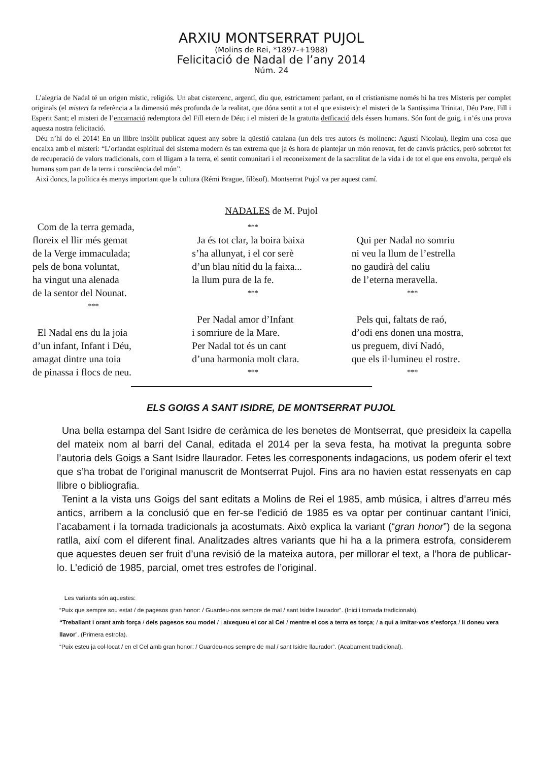ARXIU MONTSERRAT PUJOL
(Molins de Rei, *1897-+1988)
Felicitació de Nadal de l’any 2014
Núm. 24
L’alegria de Nadal té un origen místic, religiós. Un abat cistercenc, argentí, diu que, estrictament parlant, en el cristianisme només hi ha tres Misteris per complet originals (el misteri fa referència a la dimensió més profunda de la realitat, que dóna sentit a tot el que existeix): el misteri de la Santíssima Trinitat, Déu Pare, Fill i Esperit Sant; el misteri de l’encarnació redemptora del Fill etern de Déu; i el misteri de la gratuïta deïficació dels éssers humans. Són font de goig, i n’és una prova aquesta nostra felicitació.
Déu n’hi do el 2014! En un llibre insòlit publicat aquest any sobre la qüestió catalana (un dels tres autors és molinenc: Agustí Nicolau), llegim una cosa que encaixa amb el misteri: “L’orfandat espiritual del sistema modern és tan extrema que ja és hora de plantejar un món renovat, fet de canvis pràctics, però sobretot fet de recuperació de valors tradicionals, com el lligam a la terra, el sentit comunitari i el reconeixement de la sacralitat de la vida i de tot el que ens envolta, perquè els humans som part de la terra i consciència del món”.
Així doncs, la política és menys important que la cultura (Rémi Brague, filòsof). Montserrat Pujol va per aquest camí.
NADALES de M. Pujol
Com de la terra gemada,
floreix el llir més gemat
de la Verge immaculada;
pels de bona voluntat,
ha vingut una alenada
de la sentor del Nounat.
***
El Nadal ens du la joia
d’un infant, Infant i Déu,
amagat dintre una toia
de pinassa i flocs de neu.
***
Ja és tot clar, la boira baixa
s’ha allunyat, i el cor serè
d’un blau nítid du la faixa...
la llum pura de la fe.
***
Per Nadal amor d’Infant
i somriure de la Mare.
Per Nadal tot és un cant
d’una harmonia molt clara.
***
Qui per Nadal no somriu
ni veu la llum de l’estrella
no gaudirà del caliu
de l’eterna meravella.
***
Pels qui, faltats de raó,
d’odi ens donen una mostra,
us preguem, diví Nadó,
que els il·lumineu el rostre.
***
ELS GOIGS A SANT ISIDRE, DE MONTSERRAT PUJOL
Una bella estampa del Sant Isidre de ceràmica de les benetes de Montserrat, que presideix la capella del mateix nom al barri del Canal, editada el 2014 per la seva festa, ha motivat la pregunta sobre l’autoria dels Goigs a Sant Isidre llaurador. Fetes les corresponents indagacions, us podem oferir el text que s’ha trobat de l’original manuscrit de Montserrat Pujol. Fins ara no havien estat ressenyats en cap llibre o bibliografia.
Tenint a la vista uns Goigs del sant editats a Molins de Rei el 1985, amb música, i altres d’arreu més antics, arribem a la conclusió que en fer-se l’edició de 1985 es va optar per continuar cantant l’inici, l’acabament i la tornada tradicionals ja acostumats. Això explica la variant (“gran honor”) de la segona ratlla, així com el diferent final. Analitzades altres variants que hi ha a la primera estrofa, considerem que aquestes deuen ser fruit d’una revisió de la mateixa autora, per millorar el text, a l’hora de publicar-lo. L’edició de 1985, parcial, omet tres estrofes de l’original.
Les variants són aquestes:
“Puix que sempre sou estat / de pagesos gran honor: / Guardeu-nos sempre de mal / sant Isidre llaurador”. (Inici i tornada tradicionals).
“Treballant i orant amb força / dels pagesos sou model / i aixequeu el cor al Cel / mentre el cos a terra es torça; / a qui a imitar-vos s’esforça / li doneu vera llavor”. (Primera estrofa).
“Puix esteu ja col·locat / en el Cel amb gran honor: / Guardeu-nos sempre de mal / sant Isidre llaurador”. (Acabament tradicional).